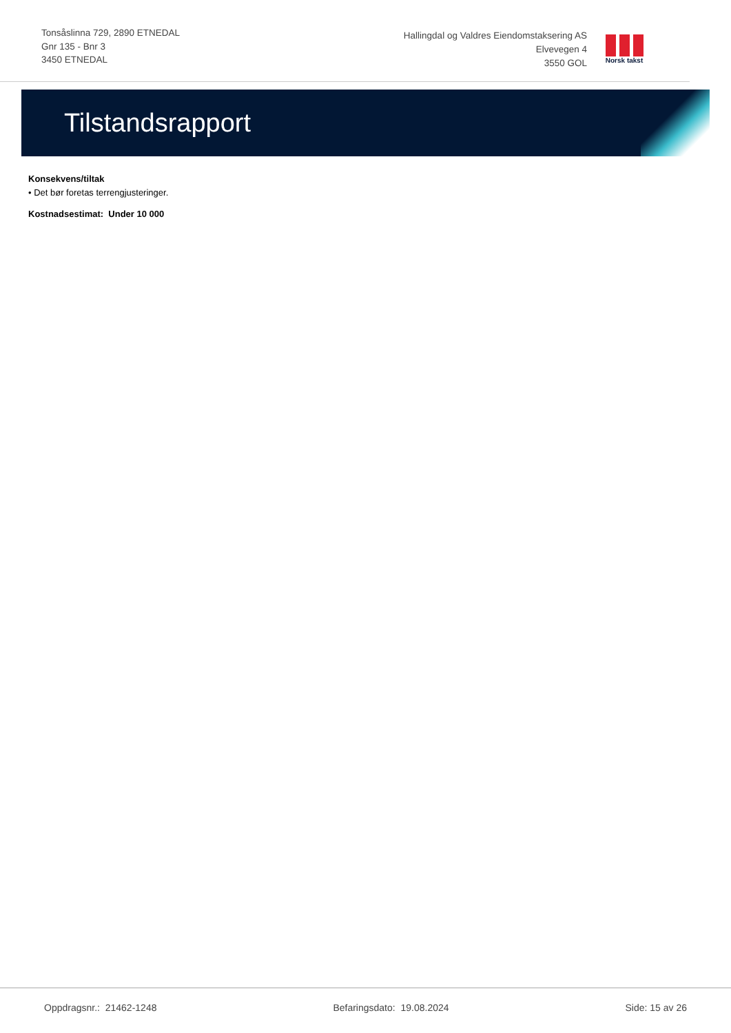Tonsåslinna 729, 2890 ETNEDAL
Gnr 135 - Bnr 3
3450 ETNEDAL
Hallingdal og Valdres Eiendomstaksering AS
Elvevegen 4
3550 GOL
Norsk takst
Tilstandsrapport
Konsekvens/tiltak
• Det bør foretas terrengjusteringer.
Kostnadsestimat: Under 10 000
Oppdragsnr.: 21462-1248 Befaringsdato: 19.08.2024 Side: 15 av 26